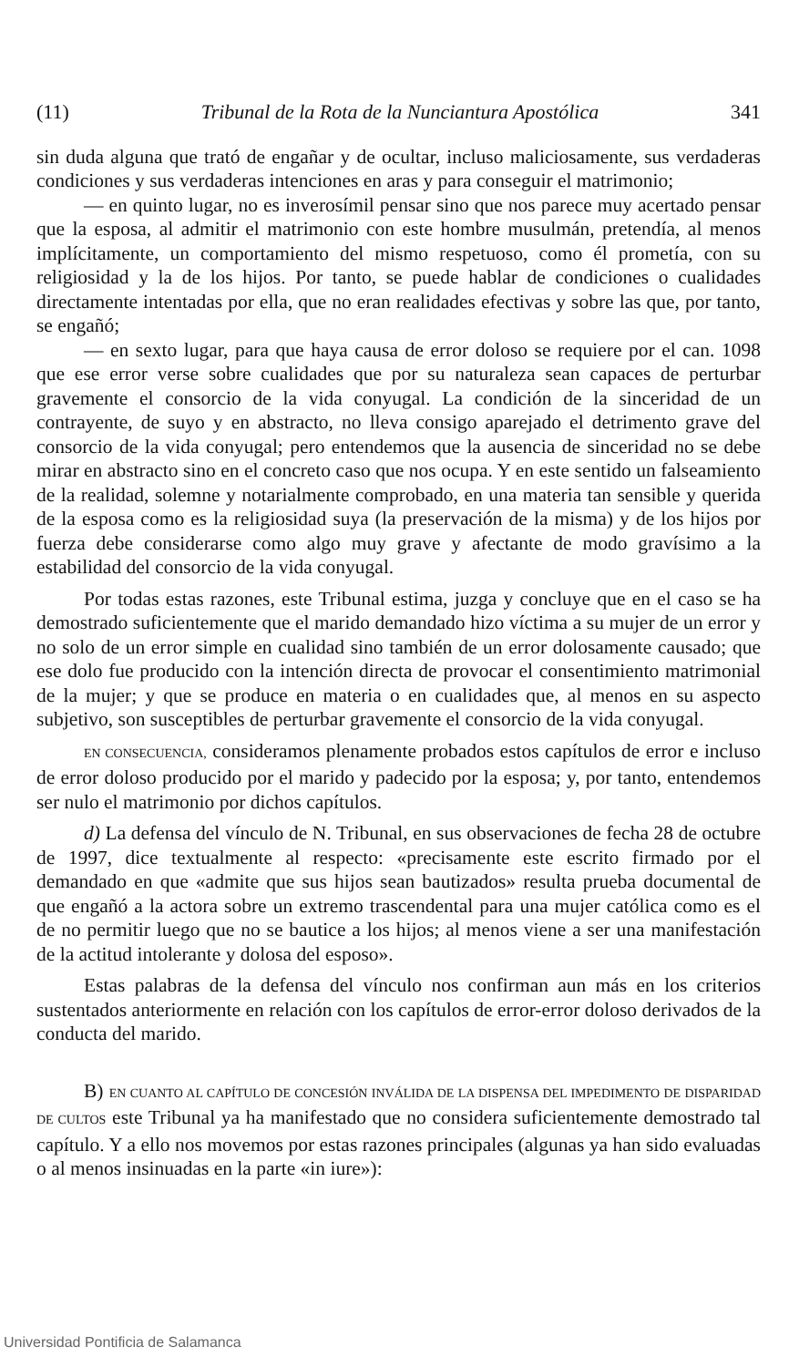(11) Tribunal de la Rota de la Nunciantura Apostólica 341
sin duda alguna que trató de engañar y de ocultar, incluso maliciosamente, sus verdaderas condiciones y sus verdaderas intenciones en aras y para conseguir el matrimonio;
— en quinto lugar, no es inverosímil pensar sino que nos parece muy acertado pensar que la esposa, al admitir el matrimonio con este hombre musulmán, pretendía, al menos implícitamente, un comportamiento del mismo respetuoso, como él prometía, con su religiosidad y la de los hijos. Por tanto, se puede hablar de condiciones o cualidades directamente intentadas por ella, que no eran realidades efectivas y sobre las que, por tanto, se engañó;
— en sexto lugar, para que haya causa de error doloso se requiere por el can. 1098 que ese error verse sobre cualidades que por su naturaleza sean capaces de perturbar gravemente el consorcio de la vida conyugal. La condición de la sinceridad de un contrayente, de suyo y en abstracto, no lleva consigo aparejado el detrimento grave del consorcio de la vida conyugal; pero entendemos que la ausencia de sinceridad no se debe mirar en abstracto sino en el concreto caso que nos ocupa. Y en este sentido un falseamiento de la realidad, solemne y notarialmente comprobado, en una materia tan sensible y querida de la esposa como es la religiosidad suya (la preservación de la misma) y de los hijos por fuerza debe considerarse como algo muy grave y afectante de modo gravísimo a la estabilidad del consorcio de la vida conyugal.
Por todas estas razones, este Tribunal estima, juzga y concluye que en el caso se ha demostrado suficientemente que el marido demandado hizo víctima a su mujer de un error y no solo de un error simple en cualidad sino también de un error dolosamente causado; que ese dolo fue producido con la intención directa de provocar el consentimiento matrimonial de la mujer; y que se produce en materia o en cualidades que, al menos en su aspecto subjetivo, son susceptibles de perturbar gravemente el consorcio de la vida conyugal.
EN CONSECUENCIA, consideramos plenamente probados estos capítulos de error e incluso de error doloso producido por el marido y padecido por la esposa; y, por tanto, entendemos ser nulo el matrimonio por dichos capítulos.
d) La defensa del vínculo de N. Tribunal, en sus observaciones de fecha 28 de octubre de 1997, dice textualmente al respecto: «precisamente este escrito firmado por el demandado en que «admite que sus hijos sean bautizados» resulta prueba documental de que engañó a la actora sobre un extremo trascendental para una mujer católica como es el de no permitir luego que no se bautice a los hijos; al menos viene a ser una manifestación de la actitud intolerante y dolosa del esposo».
Estas palabras de la defensa del vínculo nos confirman aun más en los criterios sustentados anteriormente en relación con los capítulos de error-error doloso derivados de la conducta del marido.
B) EN CUANTO AL CAPÍTULO DE CONCESIÓN INVÁLIDA DE LA DISPENSA DEL IMPEDIMENTO DE DISPARIDAD DE CULTOS este Tribunal ya ha manifestado que no considera suficientemente demostrado tal capítulo. Y a ello nos movemos por estas razones principales (algunas ya han sido evaluadas o al menos insinuadas en la parte «in iure»):
Universidad Pontificia de Salamanca